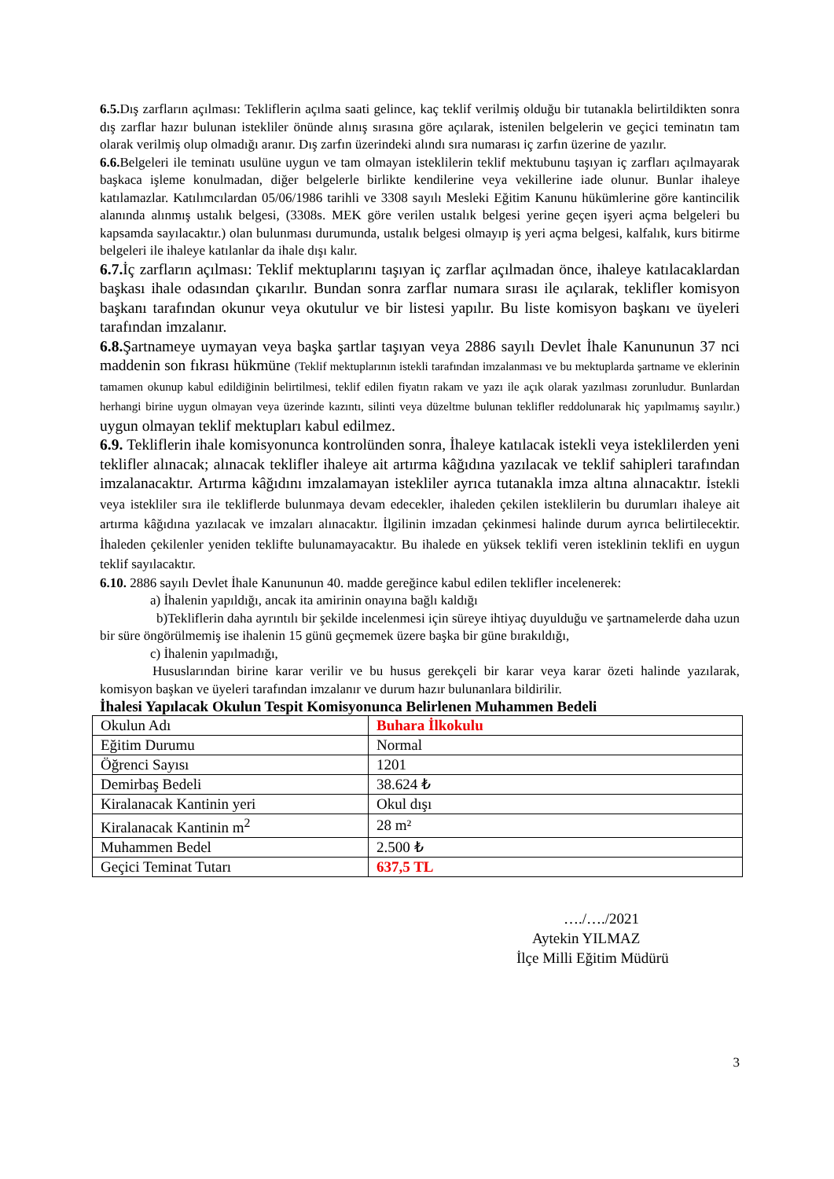6.5. Dış zarfların açılması: Tekliflerin açılma saati gelince, kaç teklif verilmiş olduğu bir tutanakla belirtildikten sonra dış zarflar hazır bulunan istekliler önünde alınış sırasına göre açılarak, istenilen belgelerin ve geçici teminatın tam olarak verilmiş olup olmadığı aranır. Dış zarfın üzerindeki alındı sıra numarası iç zarfın üzerine de yazılır.
6.6. Belgeleri ile teminatı usulüne uygun ve tam olmayan isteklilerin teklif mektubunu taşıyan iç zarfları açılmayarak başkaca işleme konulmadan, diğer belgelerle birlikte kendilerine veya vekillerine iade olunur. Bunlar ihaleye katılamazlar. Katılımcılardan 05/06/1986 tarihli ve 3308 sayılı Mesleki Eğitim Kanunu hükümlerine göre kantincilik alanında alınmış ustalık belgesi, (3308s. MEK göre verilen ustalık belgesi yerine geçen işyeri açma belgeleri bu kapsamda sayılacaktır.) olan bulunması durumunda, ustalık belgesi olmayıp iş yeri açma belgesi, kalfalık, kurs bitirme belgeleri ile ihaleye katılanlar da ihale dışı kalır.
6.7. İç zarfların açılması: Teklif mektuplarını taşıyan iç zarflar açılmadan önce, ihaleye katılacaklardan başkası ihale odasından çıkarılır. Bundan sonra zarflar numara sırası ile açılarak, teklifler komisyon başkanı tarafından okunur veya okutulur ve bir listesi yapılır. Bu liste komisyon başkanı ve üyeleri tarafından imzalanır.
6.8. Şartnameye uymayan veya başka şartlar taşıyan veya 2886 sayılı Devlet İhale Kanununun 37 nci maddenin son fıkrası hükmüne (Teklif mektuplarının istekli tarafından imzalanması ve bu mektuplarda şartname ve eklerinin tamamen okunup kabul edildiğinin belirtilmesi, teklif edilen fiyatın rakam ve yazı ile açık olarak yazılması zorunludur. Bunlardan herhangi birine uygun olmayan veya üzerinde kazıntı, silinti veya düzeltme bulunan teklifler reddolunarak hiç yapılmamış sayılır.) uygun olmayan teklif mektupları kabul edilmez.
6.9. Tekliflerin ihale komisyonunca kontrolünden sonra, İhaleye katılacak istekli veya isteklilerden yeni teklifler alınacak; alınacak teklifler ihaleye ait artırma kâğıdına yazılacak ve teklif sahipleri tarafından imzalanacaktır. Artırma kâğıdını imzalamayan istekliler ayrıca tutanakla imza altına alınacaktır. İstekli veya istekliler sıra ile tekliflerde bulunmaya devam edecekler, ihaleden çekilen isteklilerin bu durumları ihaleye ait artırma kâğıdına yazılacak ve imzaları alınacaktır. İlgilinin imzadan çekinmesi halinde durum ayrıca belirtilecektir. İhaleden çekilenler yeniden teklifte bulunamayacaktır. Bu ihalede en yüksek teklifi veren isteklinin teklifi en uygun teklif sayılacaktır.
6.10. 2886 sayılı Devlet İhale Kanununun 40. madde gereğince kabul edilen teklifler incelenerek:
a) İhalenin yapıldığı, ancak ita amirinin onayına bağlı kaldığı
b)Tekliflerin daha ayrıntılı bir şekilde incelenmesi için süreye ihtiyaç duyulduğu ve şartnamelerde daha uzun bir süre öngörülmemiş ise ihalenin 15 günü geçmemek üzere başka bir güne bırakıldığı,
c) İhalenin yapılmadığı,
Hususlarından birine karar verilir ve bu husus gerekçeli bir karar veya karar özeti halinde yazılarak, komisyon başkan ve üyeleri tarafından imzalanır ve durum hazır bulunanlara bildirilir.
İhalesi Yapılacak Okulun Tespit Komisyonunca Belirlenen Muhammen Bedeli
| Okulun Adı | Buhara İlkokulu |
| Eğitim Durumu | Normal |
| Öğrenci Sayısı | 1201 |
| Demirbaş Bedeli | 38.624 ₺ |
| Kiralanacak Kantinin yeri | Okul dışı |
| Kiralanacak Kantinin m<sup>2</sup> | 28 m² |
| Muhammen Bedel | 2.500 ₺ |
| Geçici Teminat Tutarı | 637,5 TL |
…./…./2021
Aytekin YILMAZ
İlçe Milli Eğitim Müdürü
3